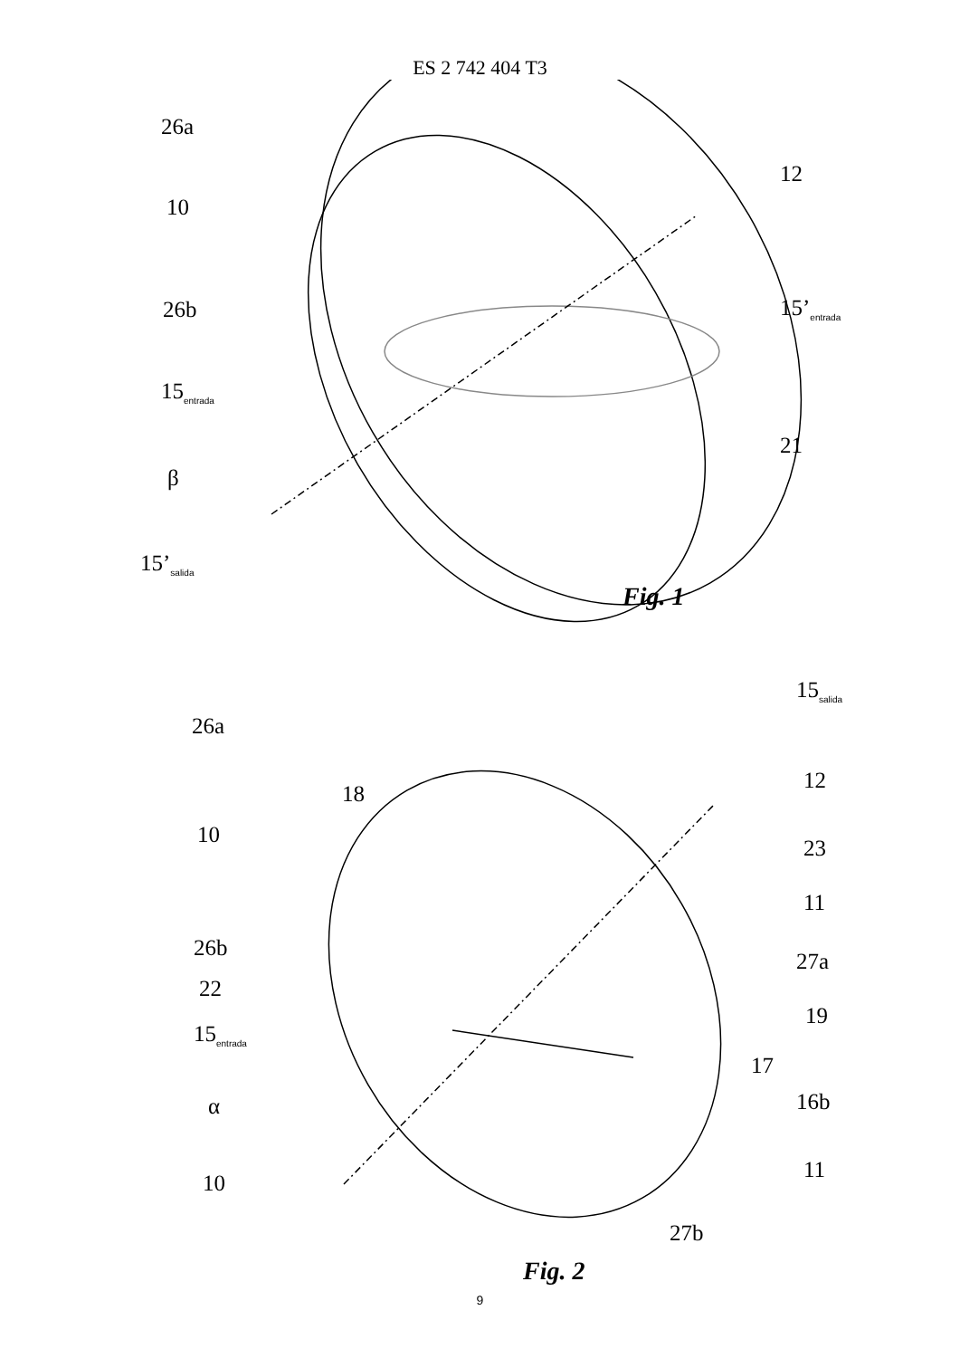ES 2 742 404 T3
26a
10
26b
15<sub>entrada</sub>
β
15’<sub>salida</sub>
12
15’<sub>entrada</sub>
21
Fig. 1
26a
18
10
26b
22
15<sub>entrada</sub>
α
10
15<sub>salida</sub>
12
23
11
27a
19
17
16b
11
27b
Fig. 2
9